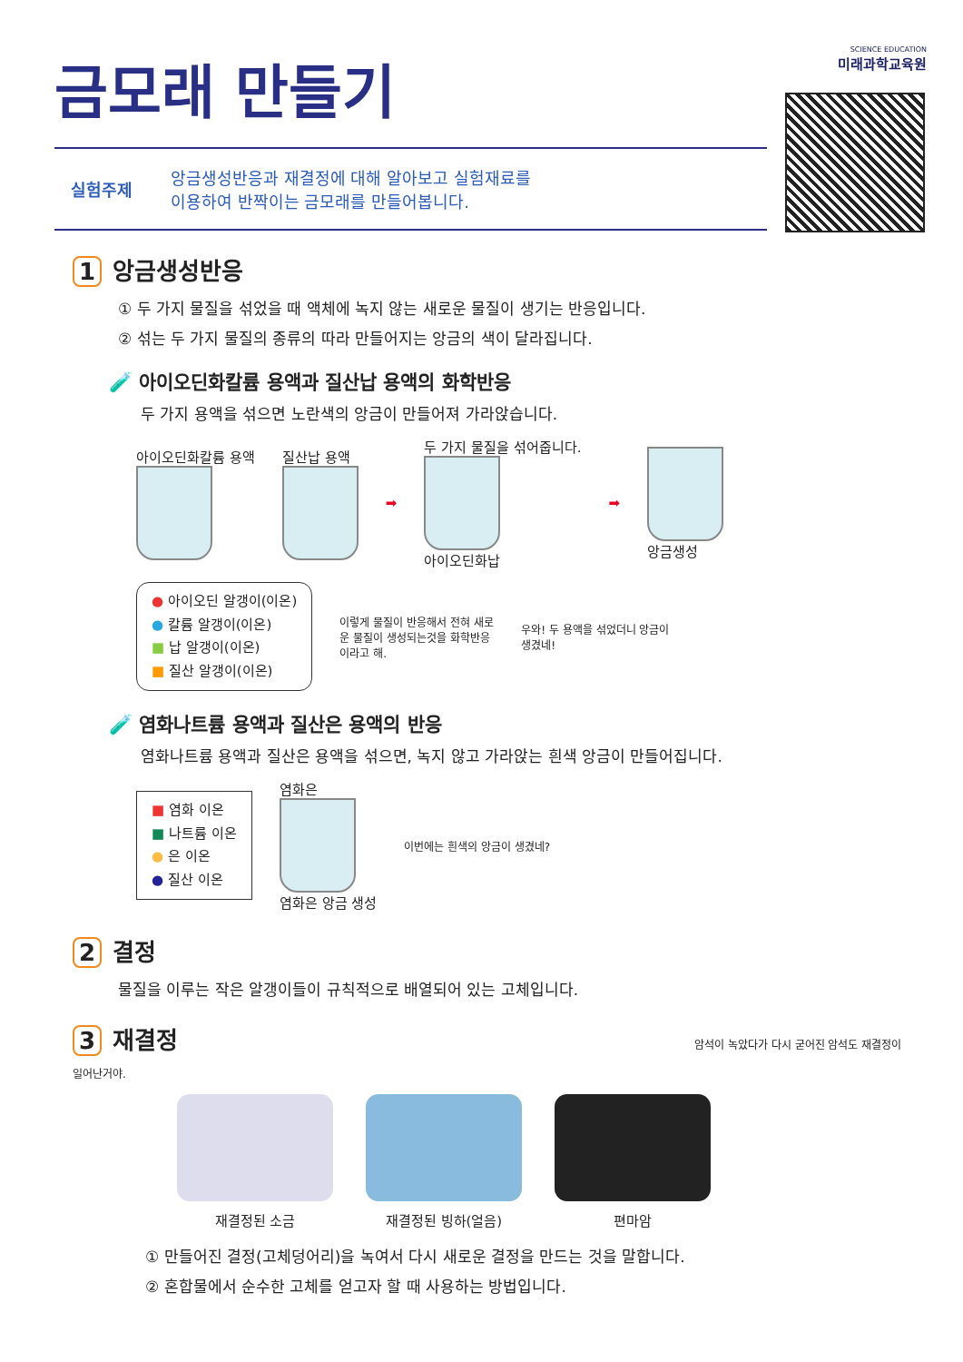SCIENCE EDUCATION
미래과학교육원
금모래 만들기
실험주제 앙금생성반응과 재결정에 대해 알아보고 실험재료를
이용하여 반짝이는 금모래를 만들어봅니다.
1 앙금생성반응
① 두 가지 물질을 섞었을 때 액체에 녹지 않는 새로운 물질이 생기는 반응입니다.
② 섞는 두 가지 물질의 종류의 따라 만들어지는 앙금의 색이 달라집니다.
🧪 아이오딘화칼륨 용액과 질산납 용액의 화학반응
두 가지 용액을 섞으면 노란색의 앙금이 만들어져 가라앉습니다.
아이오딘화칼륨 용액 질산납 용액 ➡
두 가지 물질을 섞어줍니다.
아이오딘화납
➡ 앙금생성
● 아이오딘 알갱이(이온)
● 칼륨 알갱이(이온)
■ 납 알갱이(이온)
■ 질산 알갱이(이온)
이렇게 물질이 반응해서 전혀 새로운 물질이 생성되는것을 화학반응이라고 해.
우와! 두 용액을 섞었더니 앙금이 생겼네!
🧪 염화나트륨 용액과 질산은 용액의 반응
염화나트륨 용액과 질산은 용액을 섞으면, 녹지 않고 가라앉는 흰색 앙금이 만들어집니다.
■ 염화 이온
■ 나트륨 이온
● 은 이온
● 질산 이온
염화은
염화은 앙금 생성
이번에는 흰색의 앙금이 생겼네?
2 결정
물질을 이루는 작은 알갱이들이 규칙적으로 배열되어 있는 고체입니다.
3 재결정 암석이 녹았다가 다시 굳어진 암석도 재결정이 일어난거야.
재결정된 소금 재결정된 빙하(얼음) 편마암
① 만들어진 결정(고체덩어리)을 녹여서 다시 새로운 결정을 만드는 것을 말합니다.
② 혼합물에서 순수한 고체를 얻고자 할 때 사용하는 방법입니다.